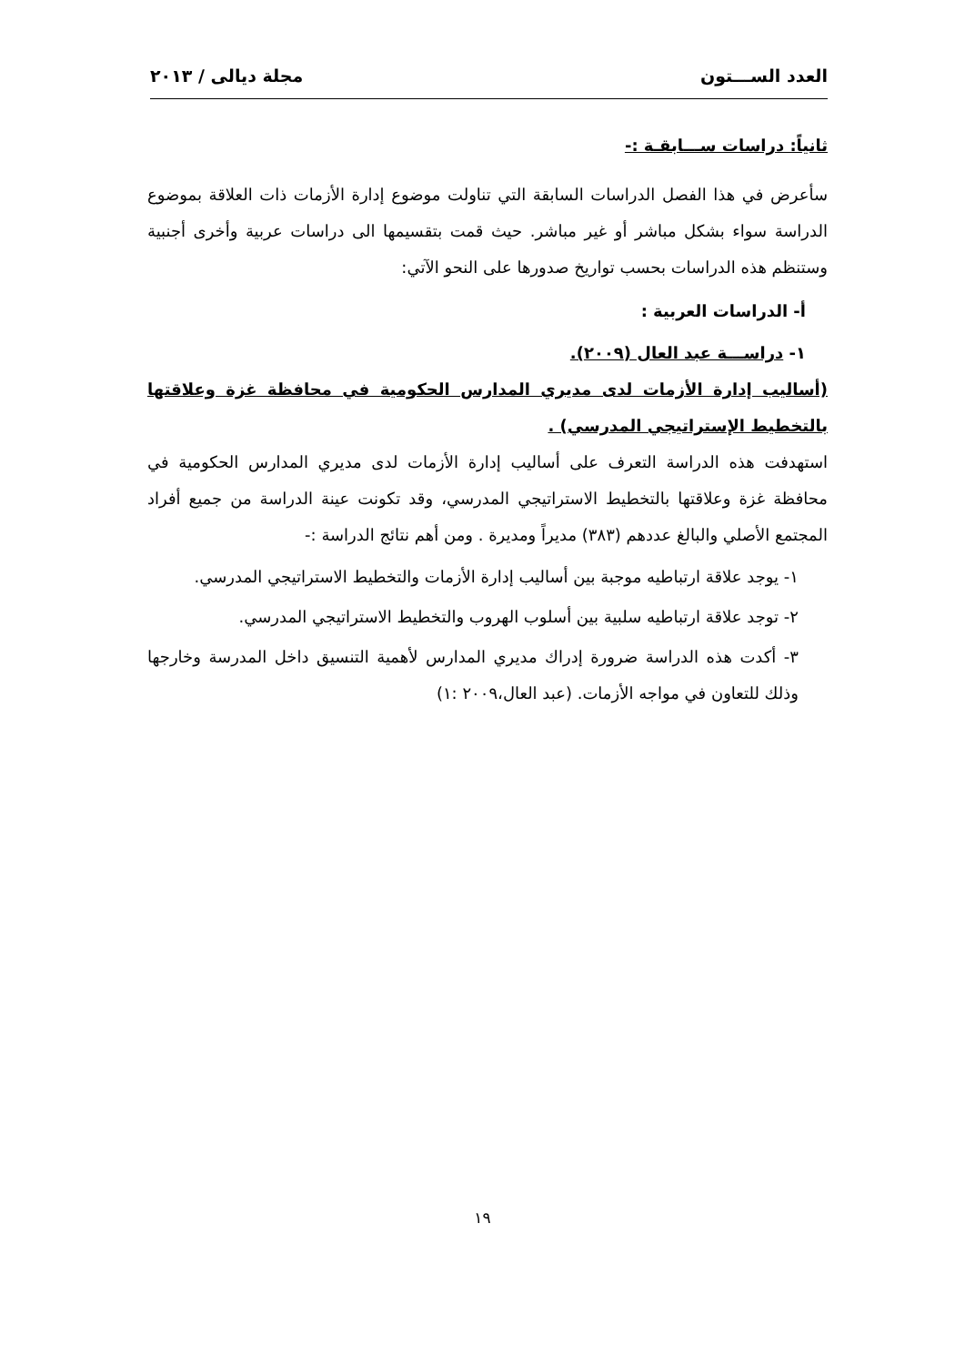العدد الســـتون مجلة ديالى / ٢٠١٣
ثانياً: دراسات ســـابقـة :-
سأعرض في هذا الفصل الدراسات السابقة التي تناولت موضوع إدارة الأزمات ذات العلاقة بموضوع الدراسة سواء بشكل مباشر أو غير مباشر. حيث قمت بتقسيمها الى دراسات عربية وأخرى أجنبية وستنظم هذه الدراسات بحسب تواريخ صدورها على النحو الآتي:
أ- الدراسات العربية :
١- دراســـة عبد العال (٢٠٠٩).
(أساليب إدارة الأزمات لدى مديري المدارس الحكومية في محافظة غزة وعلاقتها بالتخطيط الإستراتيجي المدرسي) .
استهدفت هذه الدراسة التعرف على أساليب إدارة الأزمات لدى مديري المدارس الحكومية في محافظة غزة وعلاقتها بالتخطيط الاستراتيجي المدرسي، وقد تكونت عينة الدراسة من جميع أفراد المجتمع الأصلي والبالغ عددهم (٣٨٣) مديراً ومديرة . ومن أهم نتائج الدراسة :-
١- يوجد علاقة ارتباطيه موجبة بين أساليب إدارة الأزمات والتخطيط الاستراتيجي المدرسي.
٢- توجد علاقة ارتباطيه سلبية بين أسلوب الهروب والتخطيط الاستراتيجي المدرسي.
٣- أكدت هذه الدراسة ضرورة إدراك مديري المدارس لأهمية التنسيق داخل المدرسة وخارجها وذلك للتعاون في مواجه الأزمات. (عبد العال،٢٠٠٩ :١)
١٩